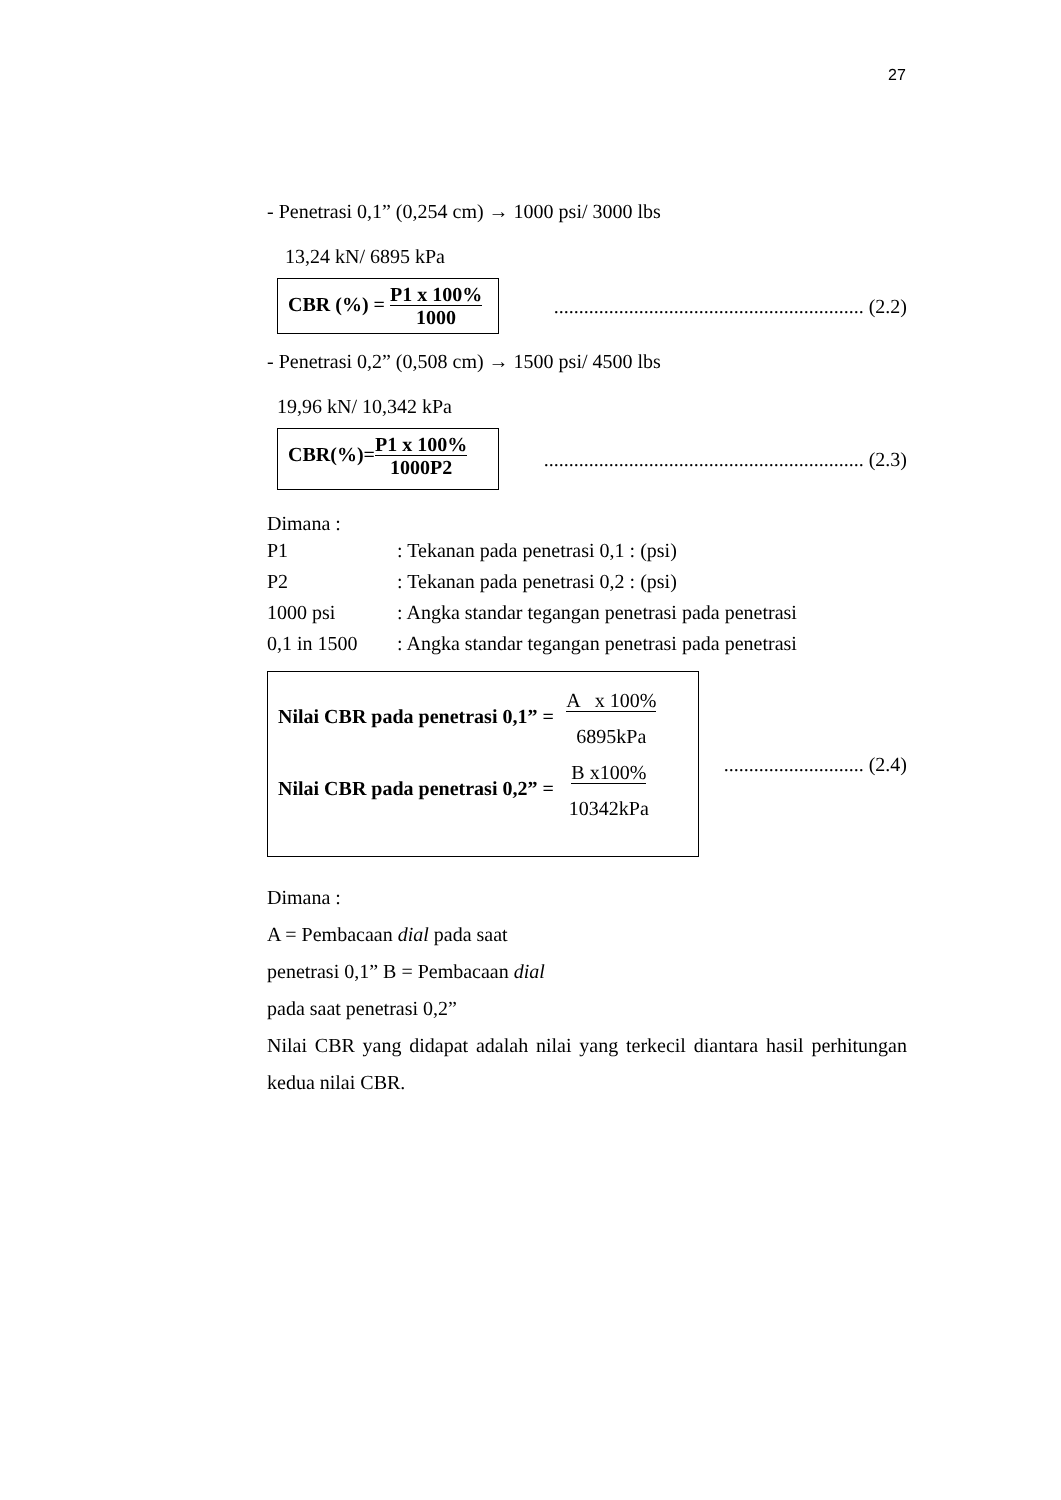27
- Penetrasi 0,1” (0,254 cm) → 1000 psi/ 3000 lbs
13,24 kN/ 6895 kPa
CBR (%) = P1 x 100%
1000
.............................................................. (2.2)
- Penetrasi 0,2” (0,508 cm) → 1500 psi/ 4500 lbs
19,96 kN/ 10,342 kPa
CBR(%)=P1 x 100%
1000P2
................................................................ (2.3)
Dimana :
| P1 | : Tekanan pada penetrasi 0,1 : (psi) |
| P2 | : Tekanan pada penetrasi 0,2 : (psi) |
| 1000 psi | : Angka standar tegangan penetrasi pada penetrasi |
| 0,1 in 1500 | : Angka standar tegangan penetrasi pada penetrasi |
Nilai CBR pada penetrasi 0,1” = A x 100%
6895kPa
Nilai CBR pada penetrasi 0,2” = B x100%
10342kPa
............................ (2.4)
Dimana :
A = Pembacaan dial pada saat
penetrasi 0,1” B = Pembacaan dial
pada saat penetrasi 0,2”
Nilai CBR yang didapat adalah nilai yang terkecil diantara hasil perhitungan kedua nilai CBR.